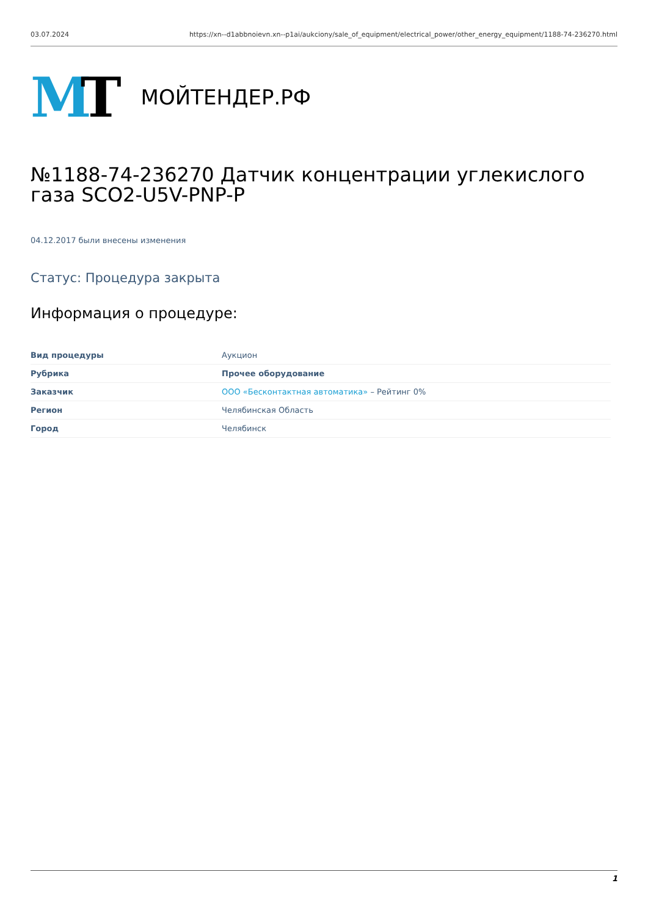03.07.2024 https://xn--d1abbnoievn.xn--p1ai/aukciony/sale_of_equipment/electrical_power/other_energy_equipment/1188-74-236270.html
MT
МОЙТЕНДЕР.РФ
№1188-74-236270 Датчик концентрации углекислого газа SCO2-U5V-PNP-P
04.12.2017 были внесены изменения
Статус: Процедура закрыта
Информация о процедуре:
| Вид процедуры | Аукцион |
| Рубрика | Прочее оборудование |
| Заказчик | ООО «Бесконтактная автоматика» – Рейтинг 0% |
| Регион | Челябинская Область |
| Город | Челябинск |
1